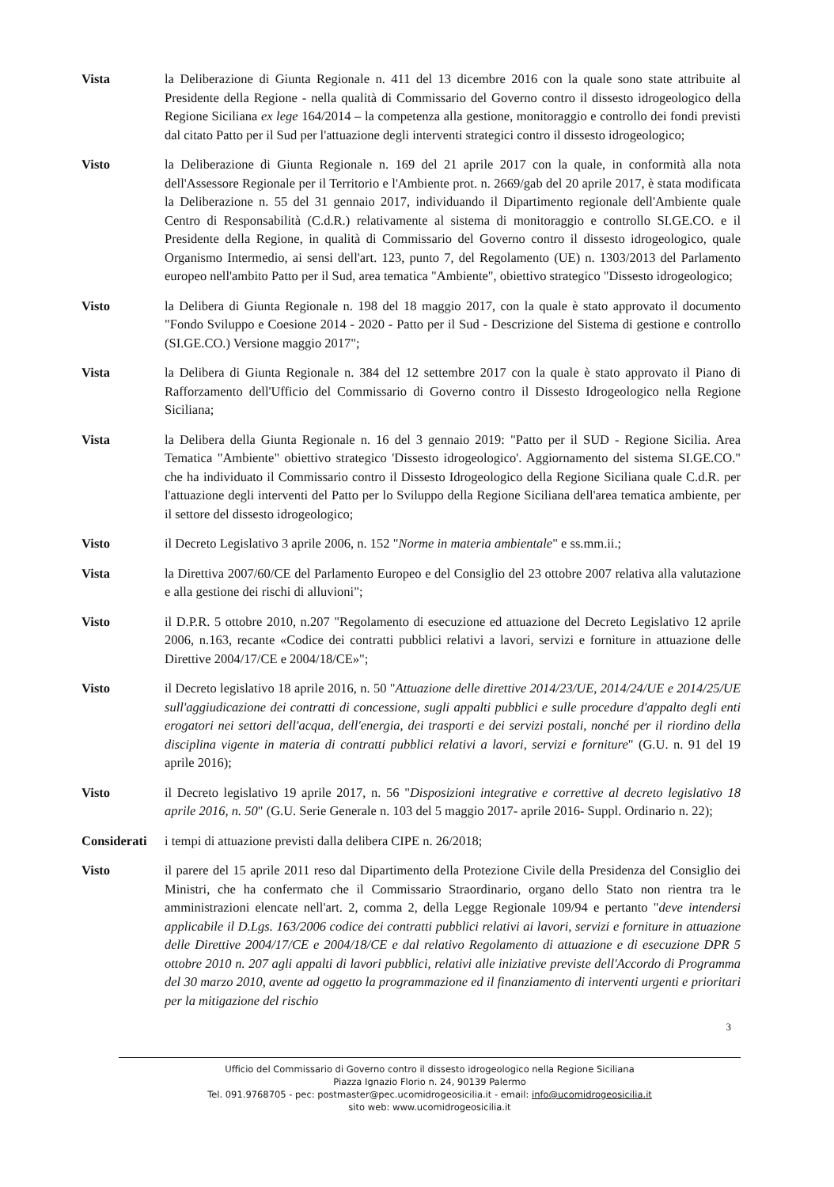Vista la Deliberazione di Giunta Regionale n. 411 del 13 dicembre 2016 con la quale sono state attribuite al Presidente della Regione - nella qualità di Commissario del Governo contro il dissesto idrogeologico della Regione Siciliana ex lege 164/2014 – la competenza alla gestione, monitoraggio e controllo dei fondi previsti dal citato Patto per il Sud per l'attuazione degli interventi strategici contro il dissesto idrogeologico;
Visto la Deliberazione di Giunta Regionale n. 169 del 21 aprile 2017 con la quale, in conformità alla nota dell'Assessore Regionale per il Territorio e l'Ambiente prot. n. 2669/gab del 20 aprile 2017, è stata modificata la Deliberazione n. 55 del 31 gennaio 2017, individuando il Dipartimento regionale dell'Ambiente quale Centro di Responsabilità (C.d.R.) relativamente al sistema di monitoraggio e controllo SI.GE.CO. e il Presidente della Regione, in qualità di Commissario del Governo contro il dissesto idrogeologico, quale Organismo Intermedio, ai sensi dell'art. 123, punto 7, del Regolamento (UE) n. 1303/2013 del Parlamento europeo nell'ambito Patto per il Sud, area tematica "Ambiente", obiettivo strategico "Dissesto idrogeologico;
Visto la Delibera di Giunta Regionale n. 198 del 18 maggio 2017, con la quale è stato approvato il documento "Fondo Sviluppo e Coesione 2014 - 2020 - Patto per il Sud - Descrizione del Sistema di gestione e controllo (SI.GE.CO.) Versione maggio 2017";
Vista la Delibera di Giunta Regionale n. 384 del 12 settembre 2017 con la quale è stato approvato il Piano di Rafforzamento dell'Ufficio del Commissario di Governo contro il Dissesto Idrogeologico nella Regione Siciliana;
Vista la Delibera della Giunta Regionale n. 16 del 3 gennaio 2019: "Patto per il SUD - Regione Sicilia. Area Tematica "Ambiente" obiettivo strategico 'Dissesto idrogeologico'. Aggiornamento del sistema SI.GE.CO." che ha individuato il Commissario contro il Dissesto Idrogeologico della Regione Siciliana quale C.d.R. per l'attuazione degli interventi del Patto per lo Sviluppo della Regione Siciliana dell'area tematica ambiente, per il settore del dissesto idrogeologico;
Visto il Decreto Legislativo 3 aprile 2006, n. 152 "Norme in materia ambientale" e ss.mm.ii.;
Vista la Direttiva 2007/60/CE del Parlamento Europeo e del Consiglio del 23 ottobre 2007 relativa alla valutazione e alla gestione dei rischi di alluvioni";
Visto il D.P.R. 5 ottobre 2010, n.207 "Regolamento di esecuzione ed attuazione del Decreto Legislativo 12 aprile 2006, n.163, recante «Codice dei contratti pubblici relativi a lavori, servizi e forniture in attuazione delle Direttive 2004/17/CE e 2004/18/CE»";
Visto il Decreto legislativo 18 aprile 2016, n. 50 "Attuazione delle direttive 2014/23/UE, 2014/24/UE e 2014/25/UE sull'aggiudicazione dei contratti di concessione, sugli appalti pubblici e sulle procedure d'appalto degli enti erogatori nei settori dell'acqua, dell'energia, dei trasporti e dei servizi postali, nonché per il riordino della disciplina vigente in materia di contratti pubblici relativi a lavori, servizi e forniture" (G.U. n. 91 del 19 aprile 2016);
Visto il Decreto legislativo 19 aprile 2017, n. 56 "Disposizioni integrative e correttive al decreto legislativo 18 aprile 2016, n. 50" (G.U. Serie Generale n. 103 del 5 maggio 2017- aprile 2016- Suppl. Ordinario n. 22);
Considerati
i tempi di attuazione previsti dalla delibera CIPE n. 26/2018;
Visto il parere del 15 aprile 2011 reso dal Dipartimento della Protezione Civile della Presidenza del Consiglio dei Ministri, che ha confermato che il Commissario Straordinario, organo dello Stato non rientra tra le amministrazioni elencate nell'art. 2, comma 2, della Legge Regionale 109/94 e pertanto "deve intendersi applicabile il D.Lgs. 163/2006 codice dei contratti pubblici relativi ai lavori, servizi e forniture in attuazione delle Direttive 2004/17/CE e 2004/18/CE e dal relativo Regolamento di attuazione e di esecuzione DPR 5 ottobre 2010 n. 207 agli appalti di lavori pubblici, relativi alle iniziative previste dell'Accordo di Programma del 30 marzo 2010, avente ad oggetto la programmazione ed il finanziamento di interventi urgenti e prioritari per la mitigazione del rischio
3
Ufficio del Commissario di Governo contro il dissesto idrogeologico nella Regione Siciliana
Piazza Ignazio Florio n. 24, 90139 Palermo
Tel. 091.9768705 - pec: postmaster@pec.ucomidrogeosicilia.it - email: info@ucomidrogeosicilia.it
sito web: www.ucomidrogeosicilia.it